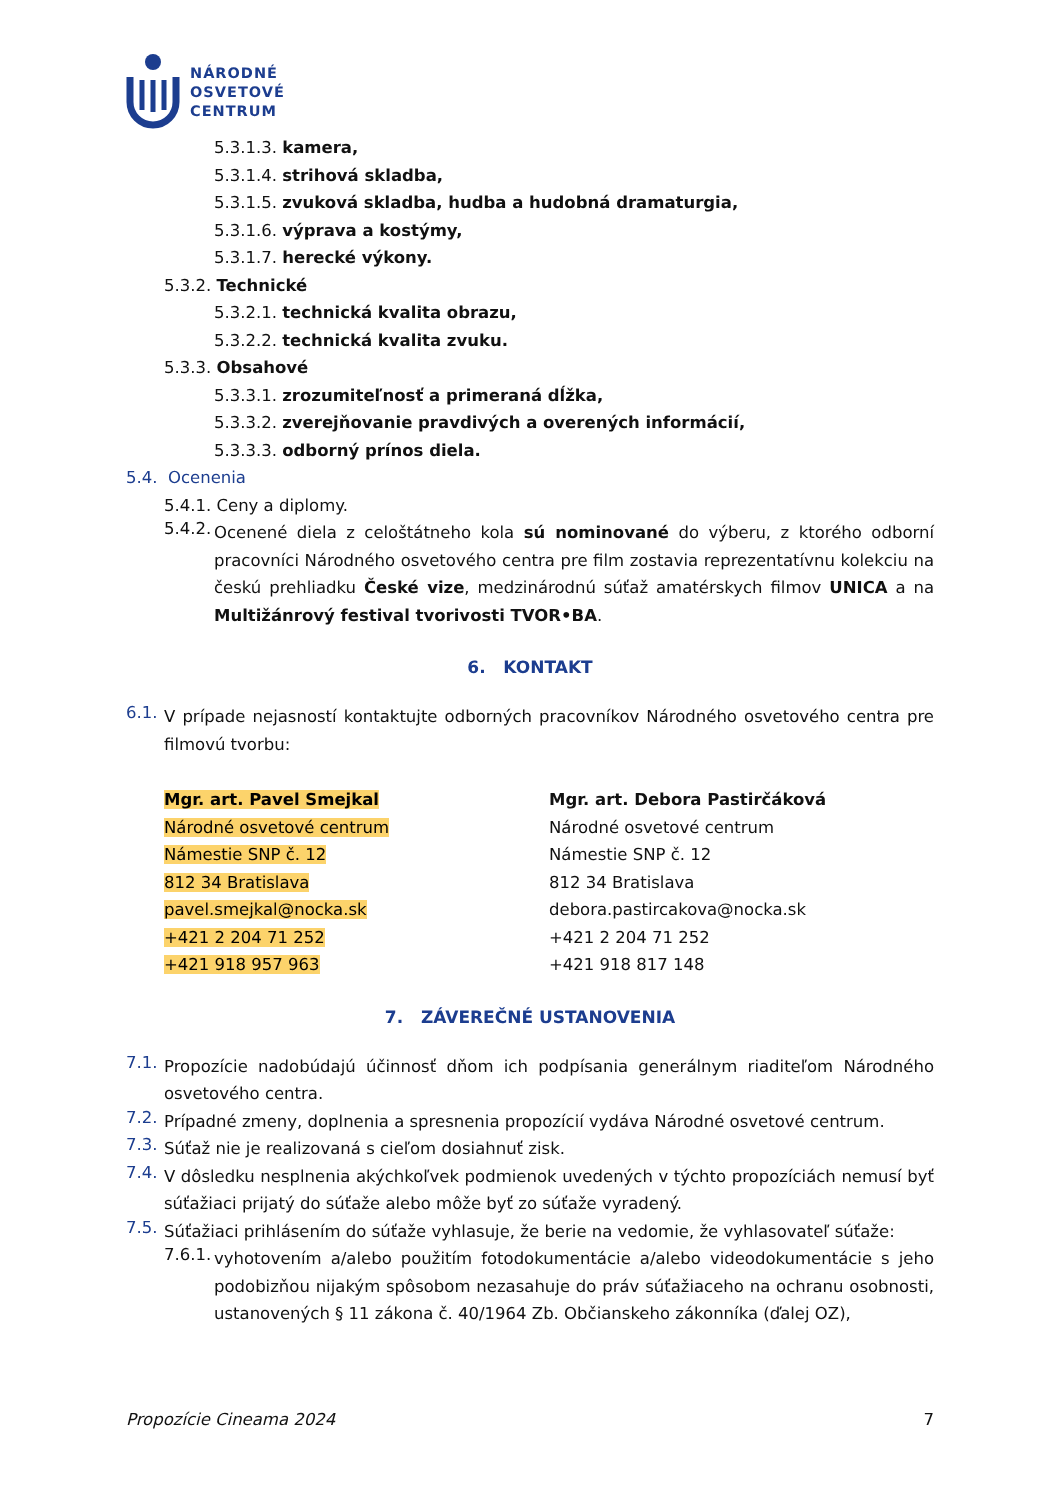NÁRODNÉ
OSVETOVÉ
CENTRUM
5.3.1.3. kamera,
5.3.1.4. strihová skladba,
5.3.1.5. zvuková skladba, hudba a hudobná dramaturgia,
5.3.1.6. výprava a kostýmy,
5.3.1.7. herecké výkony.
5.3.2. Technické
5.3.2.1. technická kvalita obrazu,
5.3.2.2. technická kvalita zvuku.
5.3.3. Obsahové
5.3.3.1. zrozumiteľnosť a primeraná dĺžka,
5.3.3.2. zverejňovanie pravdivých a overených informácií,
5.3.3.3. odborný prínos diela.
5.4. Ocenenia
5.4.1. Ceny a diplomy.
5.4.2.
Ocenené diela z celoštátneho kola sú nominované do výberu, z ktorého odborní pracovníci Národného osvetového centra pre film zostavia reprezentatívnu kolekciu na českú prehliadku České vize, medzinárodnú súťaž amatérskych filmov UNICA a na Multižánrový festival tvorivosti TVOR•BA.
6. KONTAKT
6.1.
V prípade nejasností kontaktujte odborných pracovníkov Národného osvetového centra pre filmovú tvorbu:
Mgr. art. Pavel Smejkal
Národné osvetové centrum
Námestie SNP č. 12
812 34 Bratislava
pavel.smejkal@nocka.sk
+421 2 204 71 252
+421 918 957 963
Mgr. art. Debora Pastirčáková
Národné osvetové centrum
Námestie SNP č. 12
812 34 Bratislava
debora.pastircakova@nocka.sk
+421 2 204 71 252
+421 918 817 148
7. ZÁVEREČNÉ USTANOVENIA
7.1.
Propozície nadobúdajú účinnosť dňom ich podpísania generálnym riaditeľom Národného osvetového centra.
7.2.
Prípadné zmeny, doplnenia a spresnenia propozícií vydáva Národné osvetové centrum.
7.3.
Súťaž nie je realizovaná s cieľom dosiahnuť zisk.
7.4.
V dôsledku nesplnenia akýchkoľvek podmienok uvedených v týchto propozíciách nemusí byť súťažiaci prijatý do súťaže alebo môže byť zo súťaže vyradený.
7.5.
Súťažiaci prihlásením do súťaže vyhlasuje, že berie na vedomie, že vyhlasovateľ súťaže:
7.6.1.
vyhotovením a/alebo použitím fotodokumentácie a/alebo videodokumentácie s jeho podobizňou nijakým spôsobom nezasahuje do práv súťažiaceho na ochranu osobnosti, ustanovených § 11 zákona č. 40/1964 Zb. Občianskeho zákonníka (ďalej OZ),
Propozície Cineama 2024 7